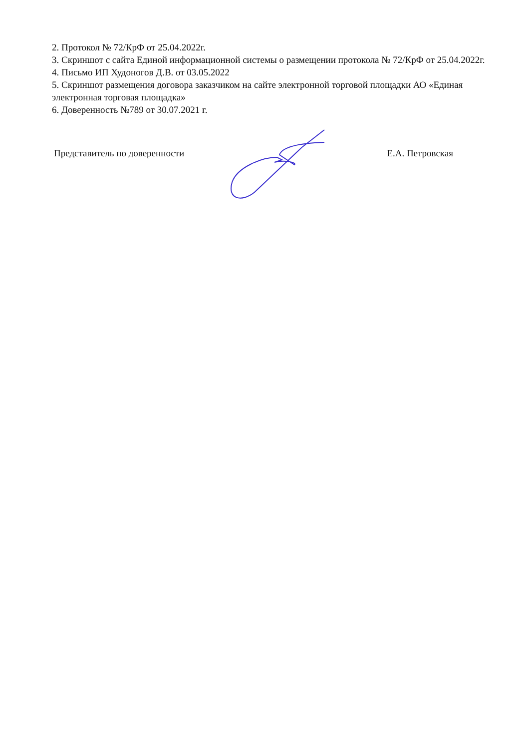2. Протокол № 72/КрФ от 25.04.2022г.
3. Скриншот с сайта Единой информационной системы о размещении протокола № 72/КрФ от 25.04.2022г.
4. Письмо ИП Худоногов Д.В. от 03.05.2022
5. Скриншот размещения договора заказчиком на сайте электронной торговой площадки АО «Единая электронная торговая площадка»
6. Доверенность №789 от 30.07.2021 г.
Представитель по доверенности Е.А. Петровская